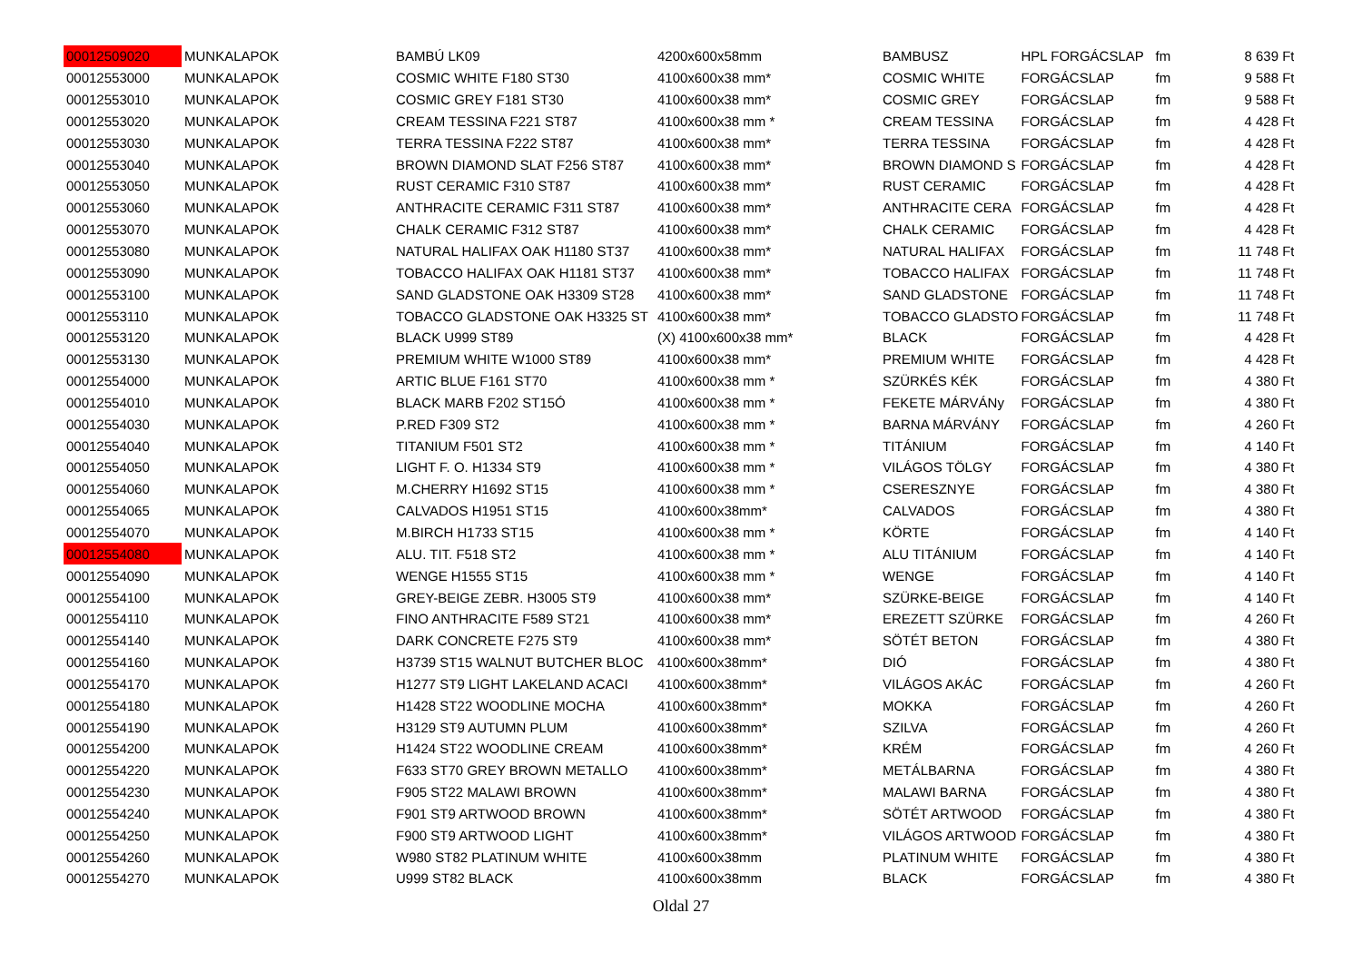| 00012509020 | MUNKALAPOK | BAMBÚ LK09 | 4200x600x58mm | BAMBUSZ | HPL FORGÁCSLAP | fm | 8 639 Ft |
| 00012553000 | MUNKALAPOK | COSMIC WHITE F180 ST30 | 4100x600x38 mm* | COSMIC WHITE | FORGÁCSLAP | fm | 9 588 Ft |
| 00012553010 | MUNKALAPOK | COSMIC GREY F181 ST30 | 4100x600x38 mm* | COSMIC GREY | FORGÁCSLAP | fm | 9 588 Ft |
| 00012553020 | MUNKALAPOK | CREAM TESSINA F221 ST87 | 4100x600x38 mm * | CREAM TESSINA | FORGÁCSLAP | fm | 4 428 Ft |
| 00012553030 | MUNKALAPOK | TERRA TESSINA F222 ST87 | 4100x600x38 mm* | TERRA TESSINA | FORGÁCSLAP | fm | 4 428 Ft |
| 00012553040 | MUNKALAPOK | BROWN DIAMOND SLAT F256 ST87 | 4100x600x38 mm* | BROWN DIAMOND S | FORGÁCSLAP | fm | 4 428 Ft |
| 00012553050 | MUNKALAPOK | RUST CERAMIC F310 ST87 | 4100x600x38 mm* | RUST CERAMIC | FORGÁCSLAP | fm | 4 428 Ft |
| 00012553060 | MUNKALAPOK | ANTHRACITE CERAMIC F311 ST87 | 4100x600x38 mm* | ANTHRACITE CERA | FORGÁCSLAP | fm | 4 428 Ft |
| 00012553070 | MUNKALAPOK | CHALK CERAMIC F312 ST87 | 4100x600x38 mm* | CHALK CERAMIC | FORGÁCSLAP | fm | 4 428 Ft |
| 00012553080 | MUNKALAPOK | NATURAL HALIFAX OAK H1180 ST37 | 4100x600x38 mm* | NATURAL HALIFAX | FORGÁCSLAP | fm | 11 748 Ft |
| 00012553090 | MUNKALAPOK | TOBACCO HALIFAX OAK H1181 ST37 | 4100x600x38 mm* | TOBACCO HALIFAX | FORGÁCSLAP | fm | 11 748 Ft |
| 00012553100 | MUNKALAPOK | SAND GLADSTONE OAK H3309 ST28 | 4100x600x38 mm* | SAND GLADSTONE | FORGÁCSLAP | fm | 11 748 Ft |
| 00012553110 | MUNKALAPOK | TOBACCO GLADSTONE OAK H3325 ST | 4100x600x38 mm* | TOBACCO GLADSTO | FORGÁCSLAP | fm | 11 748 Ft |
| 00012553120 | MUNKALAPOK | BLACK U999 ST89 | (X) 4100x600x38 mm* | BLACK | FORGÁCSLAP | fm | 4 428 Ft |
| 00012553130 | MUNKALAPOK | PREMIUM WHITE W1000 ST89 | 4100x600x38 mm* | PREMIUM WHITE | FORGÁCSLAP | fm | 4 428 Ft |
| 00012554000 | MUNKALAPOK | ARTIC BLUE F161 ST70 | 4100x600x38 mm * | SZÜRKÉS KÉK | FORGÁCSLAP | fm | 4 380 Ft |
| 00012554010 | MUNKALAPOK | BLACK MARB F202 ST15Ó | 4100x600x38 mm * | FEKETE MÁRVÁNy | FORGÁCSLAP | fm | 4 380 Ft |
| 00012554030 | MUNKALAPOK | P.RED F309 ST2 | 4100x600x38 mm * | BARNA MÁRVÁNY | FORGÁCSLAP | fm | 4 260 Ft |
| 00012554040 | MUNKALAPOK | TITANIUM F501 ST2 | 4100x600x38 mm * | TITÁNIUM | FORGÁCSLAP | fm | 4 140 Ft |
| 00012554050 | MUNKALAPOK | LIGHT F. O. H1334 ST9 | 4100x600x38 mm * | VILÁGOS TÖLGY | FORGÁCSLAP | fm | 4 380 Ft |
| 00012554060 | MUNKALAPOK | M.CHERRY H1692 ST15 | 4100x600x38 mm * | CSERESZNYE | FORGÁCSLAP | fm | 4 380 Ft |
| 00012554065 | MUNKALAPOK | CALVADOS H1951 ST15 | 4100x600x38mm* | CALVADOS | FORGÁCSLAP | fm | 4 380 Ft |
| 00012554070 | MUNKALAPOK | M.BIRCH H1733 ST15 | 4100x600x38 mm * | KÖRTE | FORGÁCSLAP | fm | 4 140 Ft |
| 00012554080 | MUNKALAPOK | ALU. TIT. F518 ST2 | 4100x600x38 mm * | ALU TITÁNIUM | FORGÁCSLAP | fm | 4 140 Ft |
| 00012554090 | MUNKALAPOK | WENGE H1555 ST15 | 4100x600x38 mm * | WENGE | FORGÁCSLAP | fm | 4 140 Ft |
| 00012554100 | MUNKALAPOK | GREY-BEIGE ZEBR. H3005 ST9 | 4100x600x38 mm* | SZÜRKE-BEIGE | FORGÁCSLAP | fm | 4 140 Ft |
| 00012554110 | MUNKALAPOK | FINO ANTHRACITE F589 ST21 | 4100x600x38 mm* | EREZETT SZÜRKE | FORGÁCSLAP | fm | 4 260 Ft |
| 00012554140 | MUNKALAPOK | DARK CONCRETE F275 ST9 | 4100x600x38 mm* | SÖTÉT BETON | FORGÁCSLAP | fm | 4 380 Ft |
| 00012554160 | MUNKALAPOK | H3739 ST15 WALNUT BUTCHER BLOC | 4100x600x38mm* | DIÓ | FORGÁCSLAP | fm | 4 380 Ft |
| 00012554170 | MUNKALAPOK | H1277 ST9 LIGHT LAKELAND ACACI | 4100x600x38mm* | VILÁGOS AKÁC | FORGÁCSLAP | fm | 4 260 Ft |
| 00012554180 | MUNKALAPOK | H1428 ST22 WOODLINE MOCHA | 4100x600x38mm* | MOKKA | FORGÁCSLAP | fm | 4 260 Ft |
| 00012554190 | MUNKALAPOK | H3129 ST9 AUTUMN PLUM | 4100x600x38mm* | SZILVA | FORGÁCSLAP | fm | 4 260 Ft |
| 00012554200 | MUNKALAPOK | H1424 ST22 WOODLINE CREAM | 4100x600x38mm* | KRÉM | FORGÁCSLAP | fm | 4 260 Ft |
| 00012554220 | MUNKALAPOK | F633 ST70 GREY BROWN METALLO | 4100x600x38mm* | METÁLBARNA | FORGÁCSLAP | fm | 4 380 Ft |
| 00012554230 | MUNKALAPOK | F905 ST22 MALAWI BROWN | 4100x600x38mm* | MALAWI BARNA | FORGÁCSLAP | fm | 4 380 Ft |
| 00012554240 | MUNKALAPOK | F901 ST9 ARTWOOD BROWN | 4100x600x38mm* | SÖTÉT ARTWOOD | FORGÁCSLAP | fm | 4 380 Ft |
| 00012554250 | MUNKALAPOK | F900 ST9 ARTWOOD LIGHT | 4100x600x38mm* | VILÁGOS ARTWOOD | FORGÁCSLAP | fm | 4 380 Ft |
| 00012554260 | MUNKALAPOK | W980 ST82 PLATINUM WHITE | 4100x600x38mm | PLATINUM WHITE | FORGÁCSLAP | fm | 4 380 Ft |
| 00012554270 | MUNKALAPOK | U999 ST82 BLACK | 4100x600x38mm | BLACK | FORGÁCSLAP | fm | 4 380 Ft |
Oldal 27